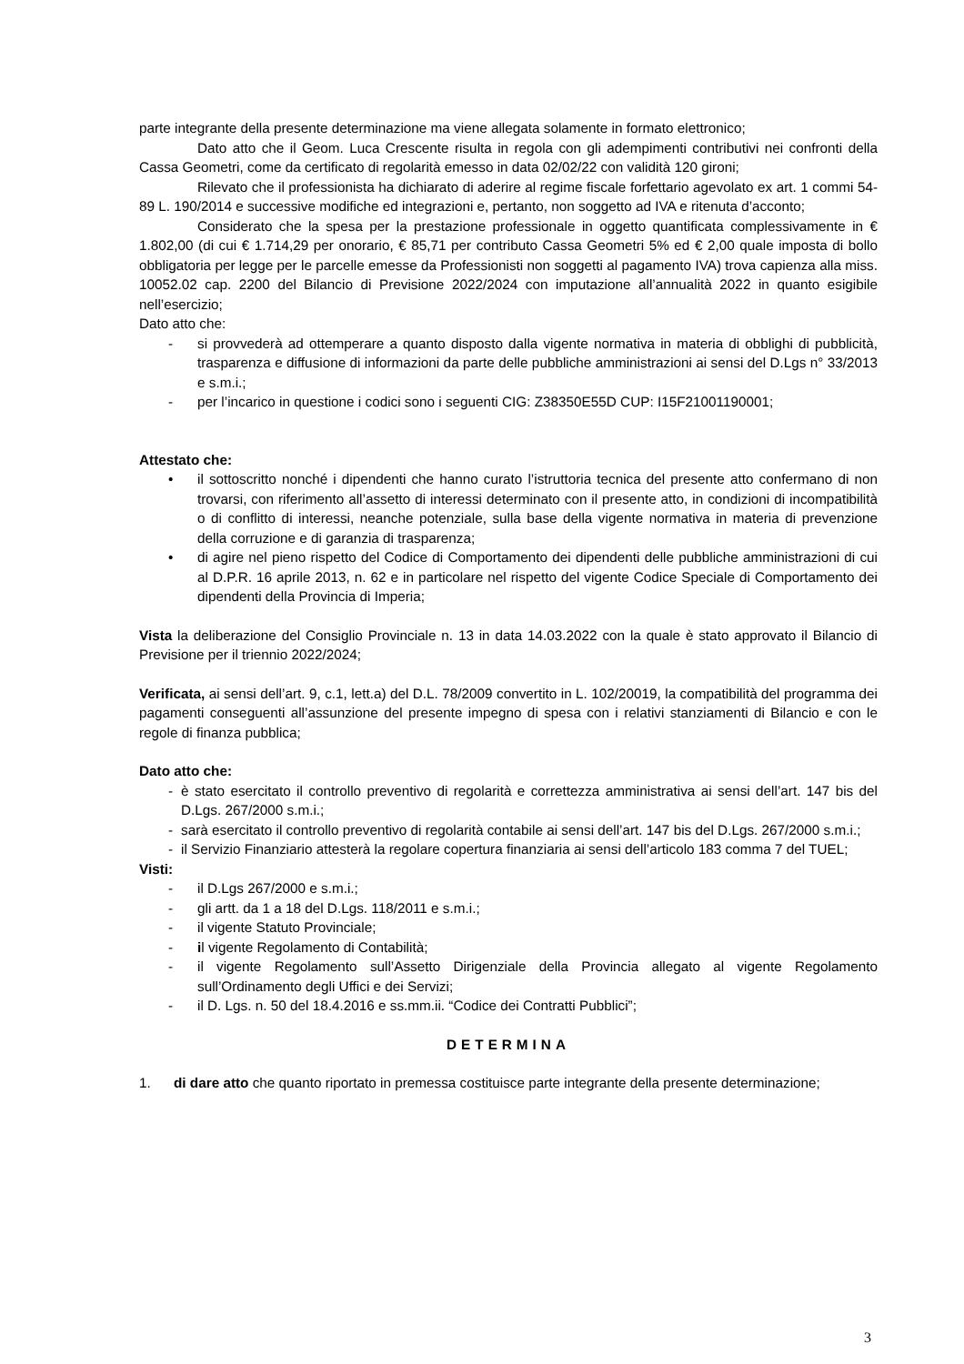parte integrante della presente determinazione ma viene allegata solamente in formato elettronico;
Dato atto che il Geom. Luca Crescente risulta in regola con gli adempimenti contributivi nei confronti della Cassa Geometri, come da certificato di regolarità emesso in data 02/02/22 con validità 120 gironi;
Rilevato che il professionista ha dichiarato di aderire al regime fiscale forfettario agevolato ex art. 1 commi 54-89 L. 190/2014 e successive modifiche ed integrazioni e, pertanto, non soggetto ad IVA e ritenuta d’acconto;
Considerato che la spesa per la prestazione professionale in oggetto quantificata complessivamente in € 1.802,00 (di cui € 1.714,29 per onorario, € 85,71 per contributo Cassa Geometri 5% ed € 2,00 quale imposta di bollo obbligatoria per legge per le parcelle emesse da Professionisti non soggetti al pagamento IVA) trova capienza alla miss. 10052.02 cap. 2200 del Bilancio di Previsione 2022/2024 con imputazione all’annualità 2022 in quanto esigibile nell’esercizio;
Dato atto che:
- si provvederà ad ottemperare a quanto disposto dalla vigente normativa in materia di obblighi di pubblicità, trasparenza e diffusione di informazioni da parte delle pubbliche amministrazioni ai sensi del D.Lgs n° 33/2013 e s.m.i.;
- per l’incarico in questione i codici sono i seguenti CIG: Z38350E55D CUP: I15F21001190001;
Attestato che:
• il sottoscritto nonché i dipendenti che hanno curato l’istruttoria tecnica del presente atto confermano di non trovarsi, con riferimento all’assetto di interessi determinato con il presente atto, in condizioni di incompatibilità o di conflitto di interessi, neanche potenziale, sulla base della vigente normativa in materia di prevenzione della corruzione e di garanzia di trasparenza;
• di agire nel pieno rispetto del Codice di Comportamento dei dipendenti delle pubbliche amministrazioni di cui al D.P.R. 16 aprile 2013, n. 62 e in particolare nel rispetto del vigente Codice Speciale di Comportamento dei dipendenti della Provincia di Imperia;
Vista la deliberazione del Consiglio Provinciale n. 13 in data 14.03.2022 con la quale è stato approvato il Bilancio di Previsione per il triennio 2022/2024;
Verificata, ai sensi dell’art. 9, c.1, lett.a) del D.L. 78/2009 convertito in L. 102/20019, la compatibilità del programma dei pagamenti conseguenti all’assunzione del presente impegno di spesa con i relativi stanziamenti di Bilancio e con le regole di finanza pubblica;
Dato atto che:
- è stato esercitato il controllo preventivo di regolarità e correttezza amministrativa ai sensi dell’art. 147 bis del D.Lgs. 267/2000 s.m.i.;
- sarà esercitato il controllo preventivo di regolarità contabile ai sensi dell’art. 147 bis del D.Lgs. 267/2000 s.m.i.;
- il Servizio Finanziario attesterà la regolare copertura finanziaria ai sensi dell’articolo 183 comma 7 del TUEL;
Visti:
- il D.Lgs 267/2000 e s.m.i.;
- gli artt. da 1 a 18 del D.Lgs. 118/2011 e s.m.i.;
- il vigente Statuto Provinciale;
- il vigente Regolamento di Contabilità;
- il vigente Regolamento sull’Assetto Dirigenziale della Provincia allegato al vigente Regolamento sull’Ordinamento degli Uffici e dei Servizi;
- il D. Lgs. n. 50 del 18.4.2016 e ss.mm.ii. “Codice dei Contratti Pubblici”;
DETERMINA
1. di dare atto che quanto riportato in premessa costituisce parte integrante della presente determinazione;
3